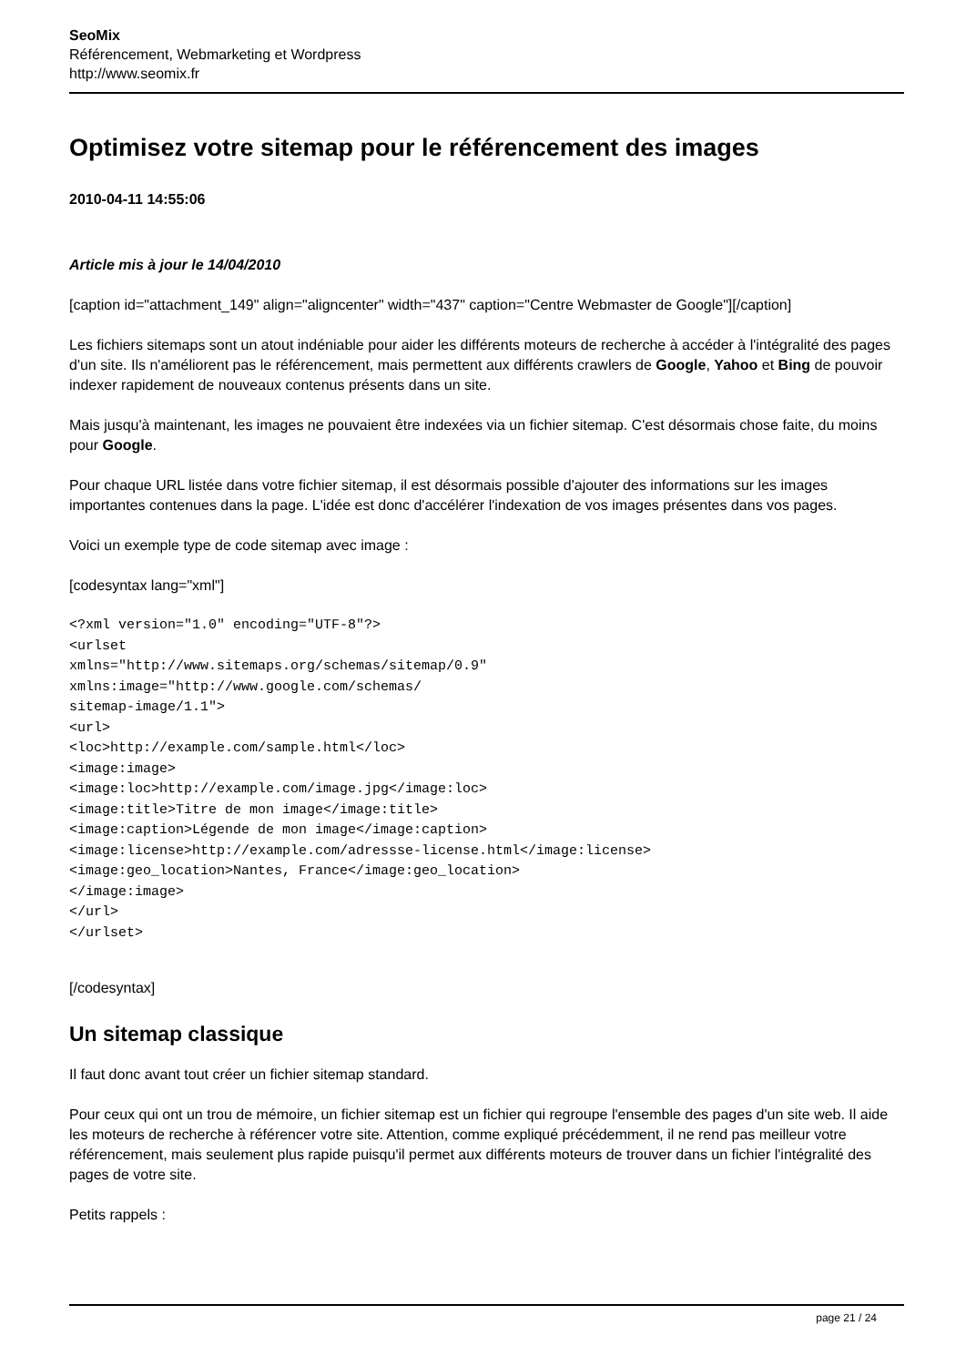SeoMix
Référencement, Webmarketing et Wordpress
http://www.seomix.fr
Optimisez votre sitemap pour le référencement des images
2010-04-11 14:55:06
Article mis à jour le 14/04/2010
[caption id="attachment_149" align="aligncenter" width="437" caption="Centre Webmaster de Google"][/caption]
Les fichiers sitemaps sont un atout indéniable pour aider les différents moteurs de recherche à accéder à l'intégralité des pages d'un site. Ils n'améliorent pas le référencement, mais permettent aux différents crawlers de Google, Yahoo et Bing de pouvoir indexer rapidement de nouveaux contenus présents dans un site.
Mais jusqu'à maintenant, les images ne pouvaient être indexées via un fichier sitemap. C'est désormais chose faite, du moins pour Google.
Pour chaque URL listée dans votre fichier sitemap, il est désormais possible d'ajouter des informations sur les images importantes contenues dans la page. L'idée est donc d'accélérer l'indexation de vos images présentes dans vos pages.
Voici un exemple type de code sitemap avec image :
[codesyntax lang="xml"]
<?xml version="1.0" encoding="UTF-8"?>
<urlset
xmlns="http://www.sitemaps.org/schemas/sitemap/0.9"
xmlns:image="http://www.google.com/schemas/
sitemap-image/1.1">
<url>
<loc>http://example.com/sample.html</loc>
<image:image>
<image:loc>http://example.com/image.jpg</image:loc>
<image:title>Titre de mon image</image:title>
<image:caption>Légende de mon image</image:caption>
<image:license>http://example.com/adressse-license.html</image:license>
<image:geo_location>Nantes, France</image:geo_location>
</image:image>
</url>
</urlset>
[/codesyntax]
Un sitemap classique
Il faut donc avant tout créer un fichier sitemap standard.
Pour ceux qui ont un trou de mémoire, un fichier sitemap est un fichier qui regroupe l'ensemble des pages d'un site web. Il aide les moteurs de recherche à référencer votre site. Attention, comme expliqué précédemment, il ne rend pas meilleur votre référencement, mais seulement plus rapide puisqu'il permet aux différents moteurs de trouver dans un fichier l'intégralité des pages de votre site.
Petits rappels :
page 21 / 24